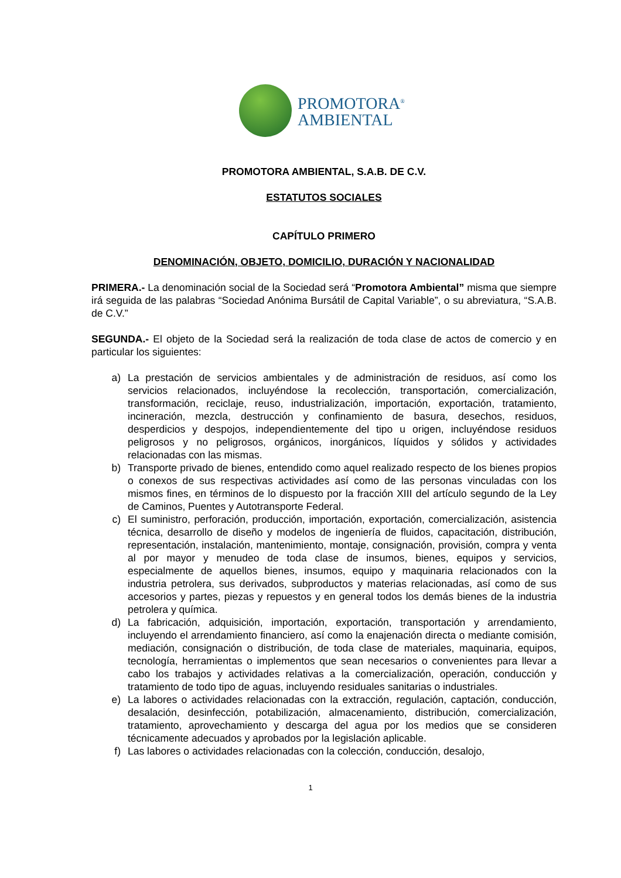PROMOTORA<sup>®</sup>
AMBIENTAL
PROMOTORA AMBIENTAL, S.A.B. DE C.V.
ESTATUTOS SOCIALES
CAPÍTULO PRIMERO
DENOMINACIÓN, OBJETO, DOMICILIO, DURACIÓN Y NACIONALIDAD
PRIMERA.- La denominación social de la Sociedad será “Promotora Ambiental” misma que siempre irá seguida de las palabras “Sociedad Anónima Bursátil de Capital Variable”, o su abreviatura, “S.A.B. de C.V.”
SEGUNDA.- El objeto de la Sociedad será la realización de toda clase de actos de comercio y en particular los siguientes:
a) La prestación de servicios ambientales y de administración de residuos, así como los servicios relacionados, incluyéndose la recolección, transportación, comercialización, transformación, reciclaje, reuso, industrialización, importación, exportación, tratamiento, incineración, mezcla, destrucción y confinamiento de basura, desechos, residuos, desperdicios y despojos, independientemente del tipo u origen, incluyéndose residuos peligrosos y no peligrosos, orgánicos, inorgánicos, líquidos y sólidos y actividades relacionadas con las mismas.
b) Transporte privado de bienes, entendido como aquel realizado respecto de los bienes propios o conexos de sus respectivas actividades así como de las personas vinculadas con los mismos fines, en términos de lo dispuesto por la fracción XIII del artículo segundo de la Ley de Caminos, Puentes y Autotransporte Federal.
c) El suministro, perforación, producción, importación, exportación, comercialización, asistencia técnica, desarrollo de diseño y modelos de ingeniería de fluidos, capacitación, distribución, representación, instalación, mantenimiento, montaje, consignación, provisión, compra y venta al por mayor y menudeo de toda clase de insumos, bienes, equipos y servicios, especialmente de aquellos bienes, insumos, equipo y maquinaria relacionados con la industria petrolera, sus derivados, subproductos y materias relacionadas, así como de sus accesorios y partes, piezas y repuestos y en general todos los demás bienes de la industria petrolera y química.
d) La fabricación, adquisición, importación, exportación, transportación y arrendamiento, incluyendo el arrendamiento financiero, así como la enajenación directa o mediante comisión, mediación, consignación o distribución, de toda clase de materiales, maquinaria, equipos, tecnología, herramientas o implementos que sean necesarios o convenientes para llevar a cabo los trabajos y actividades relativas a la comercialización, operación, conducción y tratamiento de todo tipo de aguas, incluyendo residuales sanitarias o industriales.
e) La labores o actividades relacionadas con la extracción, regulación, captación, conducción, desalación, desinfección, potabilización, almacenamiento, distribución, comercialización, tratamiento, aprovechamiento y descarga del agua por los medios que se consideren técnicamente adecuados y aprobados por la legislación aplicable.
f) Las labores o actividades relacionadas con la colección, conducción, desalojo,
1